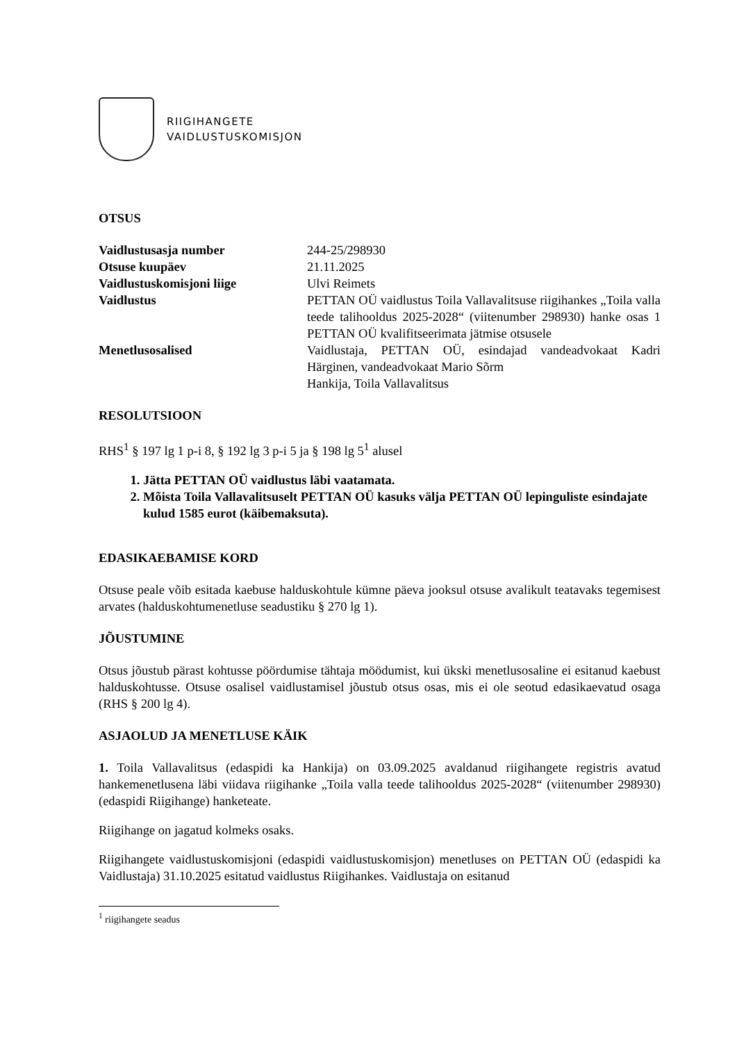RIIGIHANGETE
VAIDLUSTUSKOMISJON
OTSUS
| Vaidlustusasja number | 244-25/298930 |
| Otsuse kuupäev | 21.11.2025 |
| Vaidlustuskomisjoni liige | Ulvi Reimets |
| Vaidlustus | PETTAN OÜ vaidlustus Toila Vallavalitsuse riigihankes „Toila valla teede talihooldus 2025-2028“ (viitenumber 298930) hanke osas 1 PETTAN OÜ kvalifitseerimata jätmise otsusele |
| Menetlusosalised | Vaidlustaja, PETTAN OÜ, esindajad vandeadvokaat Kadri Härginen, vandeadvokaat Mario Sõrm Hankija, Toila Vallavalitsus |
RESOLUTSIOON
RHS<sup>1</sup> § 197 lg 1 p-i 8, § 192 lg 3 p-i 5 ja § 198 lg 5<sup>1</sup> alusel
1. Jätta PETTAN OÜ vaidlustus läbi vaatamata.
2. Mõista Toila Vallavalitsuselt PETTAN OÜ kasuks välja PETTAN OÜ lepinguliste esindajate kulud 1585 eurot (käibemaksuta).
EDASIKAEBAMISE KORD
Otsuse peale võib esitada kaebuse halduskohtule kümne päeva jooksul otsuse avalikult teatavaks tegemisest arvates (halduskohtumenetluse seadustiku § 270 lg 1).
JÕUSTUMINE
Otsus jõustub pärast kohtusse pöördumise tähtaja möödumist, kui ükski menetlusosaline ei esitanud kaebust halduskohtusse. Otsuse osalisel vaidlustamisel jõustub otsus osas, mis ei ole seotud edasikaevatud osaga (RHS § 200 lg 4).
ASJAOLUD JA MENETLUSE KÄIK
1. Toila Vallavalitsus (edaspidi ka Hankija) on 03.09.2025 avaldanud riigihangete registris avatud hankemenetlusena läbi viidava riigihanke „Toila valla teede talihooldus 2025-2028“ (viitenumber 298930) (edaspidi Riigihange) hanketeate.
Riigihange on jagatud kolmeks osaks.
Riigihangete vaidlustuskomisjoni (edaspidi vaidlustuskomisjon) menetluses on PETTAN OÜ (edaspidi ka Vaidlustaja) 31.10.2025 esitatud vaidlustus Riigihankes. Vaidlustaja on esitanud
<sup>1</sup> riigihangete seadus